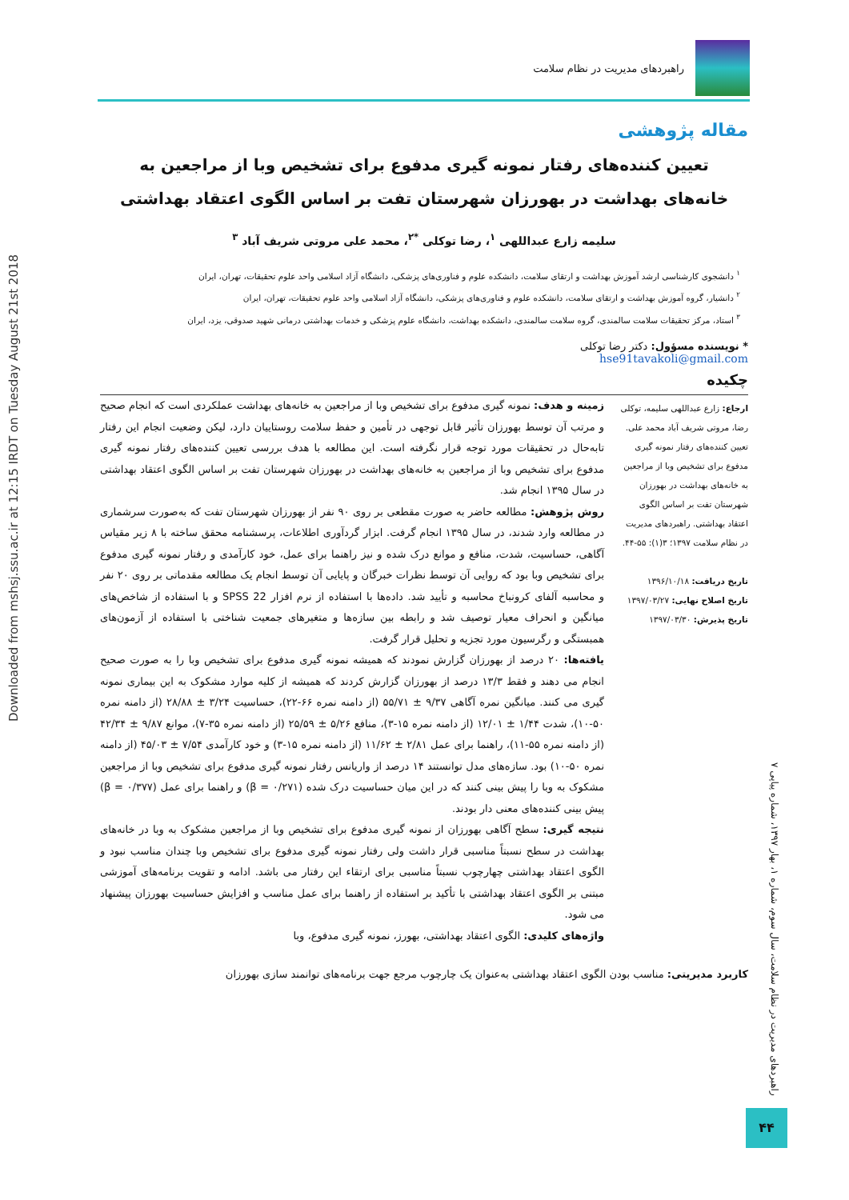Downloaded from mshsj.ssu.ac.ir at 12:15 IRDT on Tuesday August 21st 2018
راهبردهای مدیریت در نظام سلامت
مقاله پژوهشی
تعیین کننده‌های رفتار نمونه گیری مدفوع برای تشخیص وبا از مراجعین به
خانه‌های بهداشت در بهورزان شهرستان تفت بر اساس الگوی اعتقاد بهداشتی
سلیمه زارع عبداللهی <sup>۱</sup>، رضا توکلی <sup>*۲</sup>، محمد علی مروتی شریف آباد <sup>۳</sup>
<sup>۱</sup> دانشجوی کارشناسی ارشد آموزش بهداشت و ارتقای سلامت، دانشکده علوم و فناوری‌های پزشکی، دانشگاه آزاد اسلامی واحد علوم تحقیقات، تهران، ایران
<sup>۲</sup> دانشیار، گروه آموزش بهداشت و ارتقای سلامت، دانشکده علوم و فناوری‌های پزشکی، دانشگاه آزاد اسلامی واحد علوم تحقیقات، تهران، ایران
<sup>۳</sup> استاد، مرکز تحقیقات سلامت سالمندی، گروه سلامت سالمندی، دانشکده بهداشت، دانشگاه علوم پزشکی و خدمات بهداشتی درمانی شهید صدوقی، یزد، ایران
* نویسنده مسؤول: دکتر رضا توکلی
hse91tavakoli@gmail.com
چکیده
ارجاع: زارع عبداللهی سلیمه، توکلی رضا، مروتی شریف آباد محمد علی. تعیین کننده‌های رفتار نمونه گیری مدفوع برای تشخیص وبا از مراجعین به خانه‌های بهداشت در بهورزان شهرستان تفت بر اساس الگوی اعتقاد بهداشتی. راهبردهای مدیریت در نظام سلامت ۱۳۹۷؛ ۳(۱): ۵۵-۴۴.
تاریخ دریافت: ۱۳۹۶/۱۰/۱۸
تاریخ اصلاح نهایی: ۱۳۹۷/۰۳/۲۷
تاریخ پذیرش: ۱۳۹۷/۰۳/۳۰
زمینه و هدف: نمونه گیری مدفوع برای تشخیص وبا از مراجعین به خانه‌های بهداشت عملکردی است که انجام صحیح و مرتب آن توسط بهورزان تأثیر قابل توجهی در تأمین و حفظ سلامت روستاییان دارد، لیکن وضعیت انجام این رفتار تابه‌حال در تحقیقات مورد توجه قرار نگرفته است. این مطالعه با هدف بررسی تعیین کننده‌های رفتار نمونه گیری مدفوع برای تشخیص وبا از مراجعین به خانه‌های بهداشت در بهورزان شهرستان تفت بر اساس الگوی اعتقاد بهداشتی در سال ۱۳۹۵ انجام شد.
روش پژوهش: مطالعه حاضر به صورت مقطعی بر روی ۹۰ نفر از بهورزان شهرستان تفت که به‌صورت سرشماری در مطالعه وارد شدند، در سال ۱۳۹۵ انجام گرفت. ابزار گردآوری اطلاعات، پرسشنامه محقق ساخته با ۸ زیر مقیاس آگاهی، حساسیت، شدت، منافع و موانع درک شده و نیز راهنما برای عمل، خود کارآمدی و رفتار نمونه گیری مدفوع برای تشخیص وبا بود که روایی آن توسط نظرات خبرگان و پایایی آن توسط انجام یک مطالعه مقدماتی بر روی ۲۰ نفر و محاسبه آلفای کرونباخ محاسبه و تأیید شد. داده‌ها با استفاده از نرم افزار SPSS 22 و با استفاده از شاخص‌های میانگین و انحراف معیار توصیف شد و رابطه بین سازه‌ها و متغیرهای جمعیت شناختی با استفاده از آزمون‌های همبستگی و رگرسیون مورد تجزیه و تحلیل قرار گرفت.
یافته‌ها: ۲۰ درصد از بهورزان گزارش نمودند که همیشه نمونه گیری مدفوع برای تشخیص وبا را به صورت صحیح انجام می دهند و فقط ۱۳/۳ درصد از بهورزان گزارش کردند که همیشه از کلیه موارد مشکوک به این بیماری نمونه گیری می کنند. میانگین نمره آگاهی ۹/۳۷ ± ۵۵/۷۱ (از دامنه نمره ۶۶-۲۲)، حساسیت ۳/۲۴ ± ۲۸/۸۸ (از دامنه نمره ۵۰-۱۰)، شدت ۱/۴۴ ± ۱۲/۰۱ (از دامنه نمره ۱۵-۳)، منافع ۵/۲۶ ± ۲۵/۵۹ (از دامنه نمره ۳۵-۷)، موانع ۹/۸۷ ± ۴۲/۳۴ (از دامنه نمره ۵۵-۱۱)، راهنما برای عمل ۲/۸۱ ± ۱۱/۶۲ (از دامنه نمره ۱۵-۳) و خود کارآمدی ۷/۵۴ ± ۴۵/۰۳ (از دامنه نمره ۵۰-۱۰) بود. سازه‌های مدل توانستند ۱۴ درصد از واریانس رفتار نمونه گیری مدفوع برای تشخیص وبا از مراجعین مشکوک به وبا را پیش بینی کنند که در این میان حساسیت درک شده (β = ۰/۲۷۱) و راهنما برای عمل (β = ۰/۳۷۷) پیش بینی کننده‌های معنی دار بودند.
نتیجه گیری: سطح آگاهی بهورزان از نمونه گیری مدفوع برای تشخیص وبا از مراجعین مشکوک به وبا در خانه‌های بهداشت در سطح نسبتاً مناسبی قرار داشت ولی رفتار نمونه گیری مدفوع برای تشخیص وبا چندان مناسب نبود و الگوی اعتقاد بهداشتی چهارچوب نسبتاً مناسبی برای ارتقاء این رفتار می باشد. ادامه و تقویت برنامه‌های آموزشی مبتنی بر الگوی اعتقاد بهداشتی با تأکید بر استفاده از راهنما برای عمل مناسب و افزایش حساسیت بهورزان پیشنهاد می شود.
واژه‌های کلیدی: الگوی اعتقاد بهداشتی، بهورز، نمونه گیری مدفوع، وبا
کاربرد مدیریتی: مناسب بودن الگوی اعتقاد بهداشتی به‌عنوان یک چارچوب مرجع جهت برنامه‌های توانمند سازی بهورزان
راهبردهای مدیریت در نظام سلامت، سال سوم، شماره ۱، بهار ۱۳۹۷، شماره پیاپی ۷
۴۴